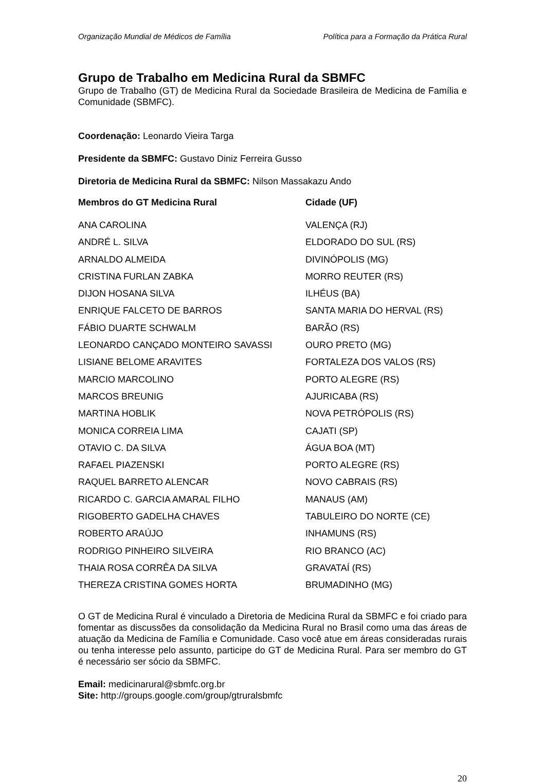Organização Mundial de Médicos de Família Política para a Formação da Prática Rural
Grupo de Trabalho em Medicina Rural da SBMFC
Grupo de Trabalho (GT) de Medicina Rural da Sociedade Brasileira de Medicina de Família e Comunidade (SBMFC).
Coordenação: Leonardo Vieira Targa
Presidente da SBMFC: Gustavo Diniz Ferreira Gusso
Diretoria de Medicina Rural da SBMFC: Nilson Massakazu Ando
| Membros do GT Medicina Rural | Cidade (UF) |
| --- | --- |
| ANA CAROLINA | VALENÇA (RJ) |
| ANDRÉ L. SILVA | ELDORADO DO SUL (RS) |
| ARNALDO ALMEIDA | DIVINÓPOLIS (MG) |
| CRISTINA FURLAN ZABKA | MORRO REUTER (RS) |
| DIJON HOSANA SILVA | ILHÉUS (BA) |
| ENRIQUE FALCETO DE BARROS | SANTA MARIA DO HERVAL (RS) |
| FÁBIO DUARTE SCHWALM | BARÃO (RS) |
| LEONARDO CANÇADO MONTEIRO SAVASSI | OURO PRETO (MG) |
| LISIANE BELOME ARAVITES | FORTALEZA DOS VALOS (RS) |
| MARCIO MARCOLINO | PORTO ALEGRE (RS) |
| MARCOS BREUNIG | AJURICABA (RS) |
| MARTINA HOBLIK | NOVA PETRÓPOLIS (RS) |
| MONICA CORREIA LIMA | CAJATI (SP) |
| OTAVIO C. DA SILVA | ÁGUA BOA (MT) |
| RAFAEL PIAZENSKI | PORTO ALEGRE (RS) |
| RAQUEL BARRETO ALENCAR | NOVO CABRAIS (RS) |
| RICARDO C. GARCIA AMARAL FILHO | MANAUS (AM) |
| RIGOBERTO GADELHA CHAVES | TABULEIRO DO NORTE (CE) |
| ROBERTO ARAÚJO | INHAMUNS (RS) |
| RODRIGO PINHEIRO SILVEIRA | RIO BRANCO (AC) |
| THAIA ROSA CORRÊA DA SILVA | GRAVATAÍ (RS) |
| THEREZA CRISTINA GOMES HORTA | BRUMADINHO (MG) |
O GT de Medicina Rural é vinculado a Diretoria de Medicina Rural da SBMFC e foi criado para fomentar as discussões da consolidação da Medicina Rural no Brasil como uma das áreas de atuação da Medicina de Família e Comunidade. Caso você atue em áreas consideradas rurais ou tenha interesse pelo assunto, participe do GT de Medicina Rural. Para ser membro do GT é necessário ser sócio da SBMFC.
Email: medicinarural@sbmfc.org.br
Site: http://groups.google.com/group/gtruralsbmfc
20